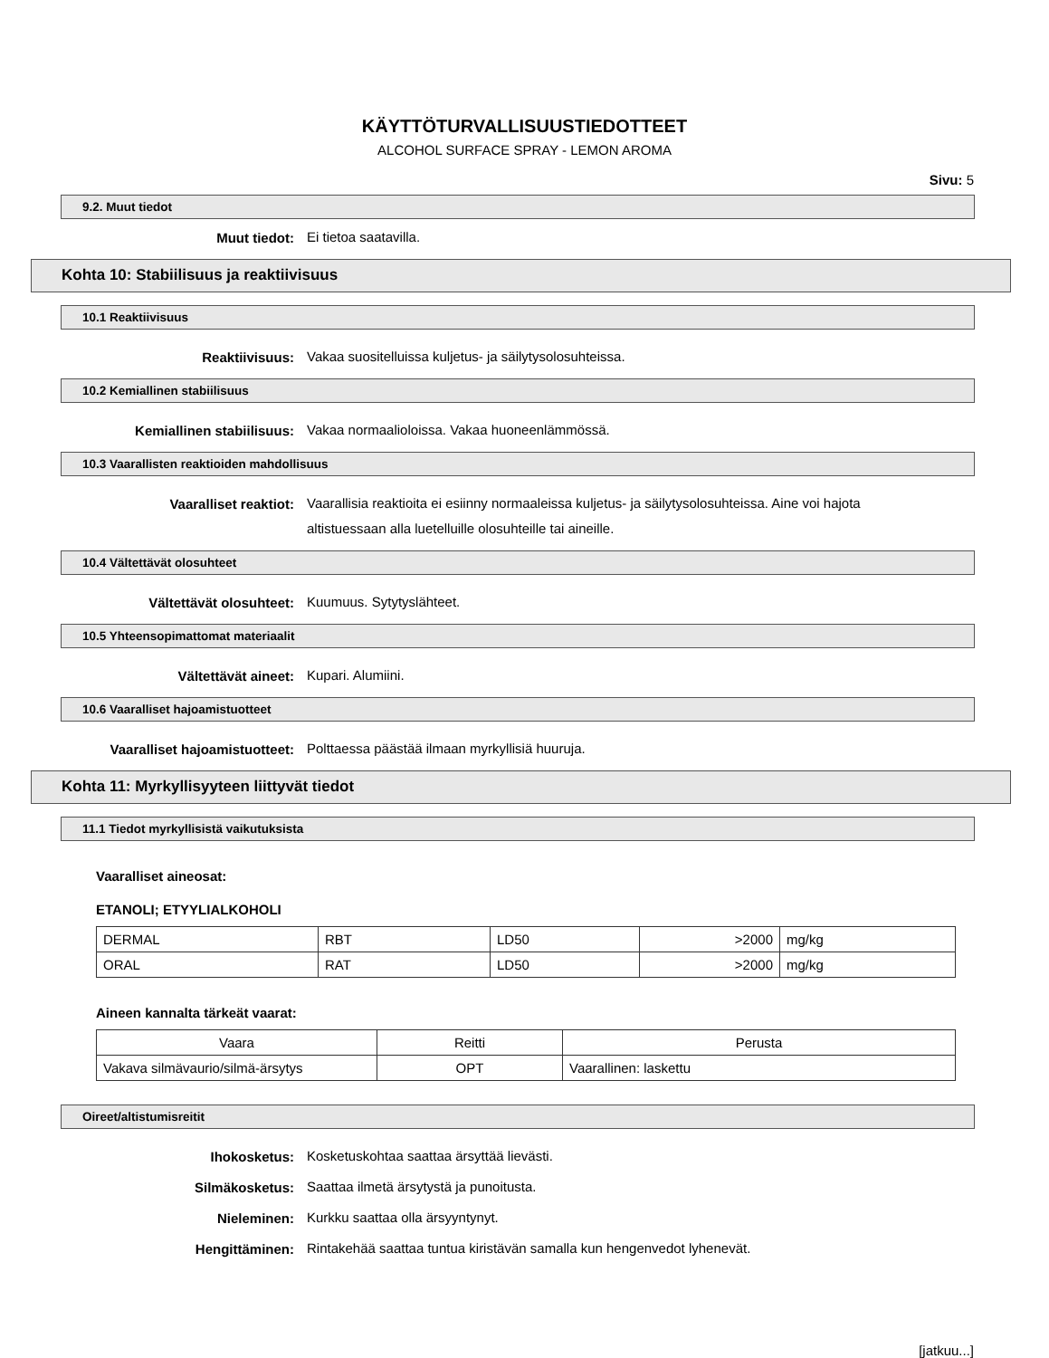KÄYTTÖTURVALLISUUSTIEDOTTEET
ALCOHOL SURFACE SPRAY - LEMON AROMA
Sivu: 5
9.2. Muut tiedot
Muut tiedot:
Ei tietoa saatavilla.
Kohta 10: Stabiilisuus ja reaktiivisuus
10.1 Reaktiivisuus
Reaktiivisuus:
Vakaa suositelluissa kuljetus- ja säilytysolosuhteissa.
10.2 Kemiallinen stabiilisuus
Kemiallinen stabiilisuus:
Vakaa normaalioloissa. Vakaa huoneenlämmössä.
10.3 Vaarallisten reaktioiden mahdollisuus
Vaaralliset reaktiot:
Vaarallisia reaktioita ei esiinny normaaleissa kuljetus- ja säilytysolosuhteissa. Aine voi hajota altistuessaan alla luetelluille olosuhteille tai aineille.
10.4 Vältettävät olosuhteet
Vältettävät olosuhteet:
Kuumuus. Sytytyslähteet.
10.5 Yhteensopimattomat materiaalit
Vältettävät aineet:
Kupari. Alumiini.
10.6 Vaaralliset hajoamistuotteet
Vaaralliset hajoamistuotteet:
Polttaessa päästää ilmaan myrkyllisiä huuruja.
Kohta 11: Myrkyllisyyteen liittyvät tiedot
11.1 Tiedot myrkyllisistä vaikutuksista
Vaaralliset aineosat:
ETANOLI; ETYYLIALKOHOLI
| DERMAL | RBT | LD50 | >2000 | mg/kg |
| ORAL | RAT | LD50 | >2000 | mg/kg |
Aineen kannalta tärkeät vaarat:
| Vaara | Reitti | Perusta |
| Vakava silmävaurio/silmä-ärsytys | OPT | Vaarallinen: laskettu |
Oireet/altistumisreitit
Ihokosketus:
Kosketuskohtaa saattaa ärsyttää lievästi.
Silmäkosketus:
Saattaa ilmetä ärsytystä ja punoitusta.
Nieleminen:
Kurkku saattaa olla ärsyyntynyt.
Hengittäminen:
Rintakehää saattaa tuntua kiristävän samalla kun hengenvedot lyhenevät.
[jatkuu...]